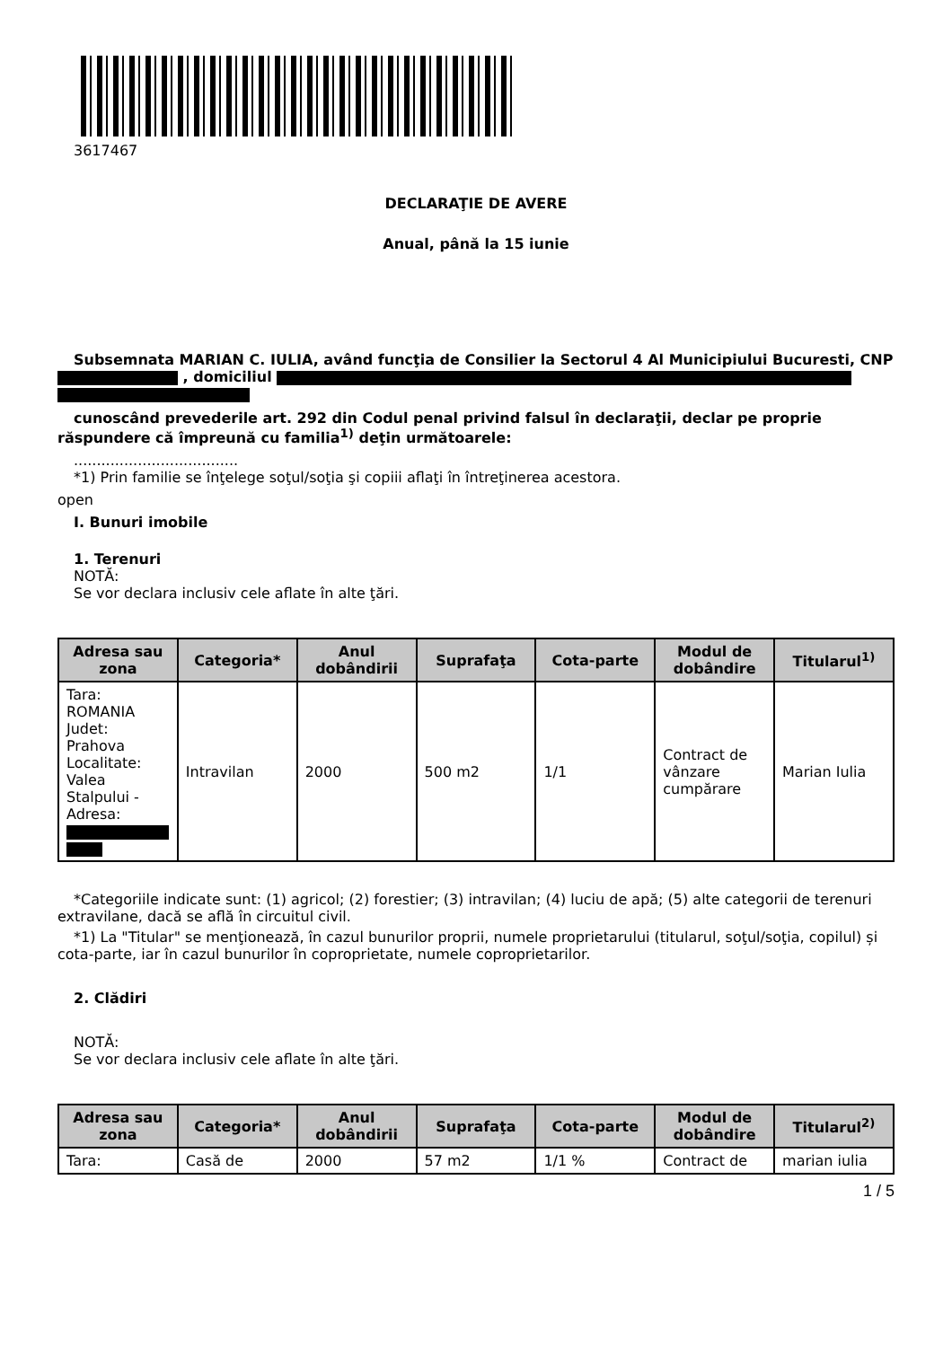3617467
DECLARAŢIE DE AVERE
Anual, până la 15 iunie
Subsemnata MARIAN C. IULIA, având funcţia de Consilier la Sectorul 4 Al Municipiului Bucuresti, CNP , domiciliul
cunoscând prevederile art. 292 din Codul penal privind falsul în declaraţii, declar pe proprie răspundere că împreună cu familia<sup>1)</sup> deţin următoarele:
....................................
*1) Prin familie se înţelege soţul/soţia şi copiii aflaţi în întreţinerea acestora.
open
I. Bunuri imobile
1. Terenuri
NOTĂ:
Se vor declara inclusiv cele aflate în alte ţări.
| Adresa sau zona | Categoria* | Anul dobândirii | Suprafaţa | Cota-parte | Modul de dobândire | Titularul<sup>1)</sup> |
| --- | --- | --- | --- | --- | --- | --- |
| Tara: ROMANIA Judet: Prahova Localitate: Valea Stalpului - Adresa: | Intravilan | 2000 | 500 m2 | 1/1 | Contract de vânzare cumpărare | Marian Iulia |
*Categoriile indicate sunt: (1) agricol; (2) forestier; (3) intravilan; (4) luciu de apă; (5) alte categorii de terenuri extravilane, dacă se află în circuitul civil.
*1) La "Titular" se menţionează, în cazul bunurilor proprii, numele proprietarului (titularul, soţul/soţia, copilul) și cota-parte, iar în cazul bunurilor în coproprietate, numele coproprietarilor.
2. Clădiri
NOTĂ:
Se vor declara inclusiv cele aflate în alte ţări.
| Adresa sau zona | Categoria* | Anul dobândirii | Suprafaţa | Cota-parte | Modul de dobândire | Titularul<sup>2)</sup> |
| --- | --- | --- | --- | --- | --- | --- |
| Tara: | Casă de | 2000 | 57 m2 | 1/1 % | Contract de | marian iulia |
1 / 5